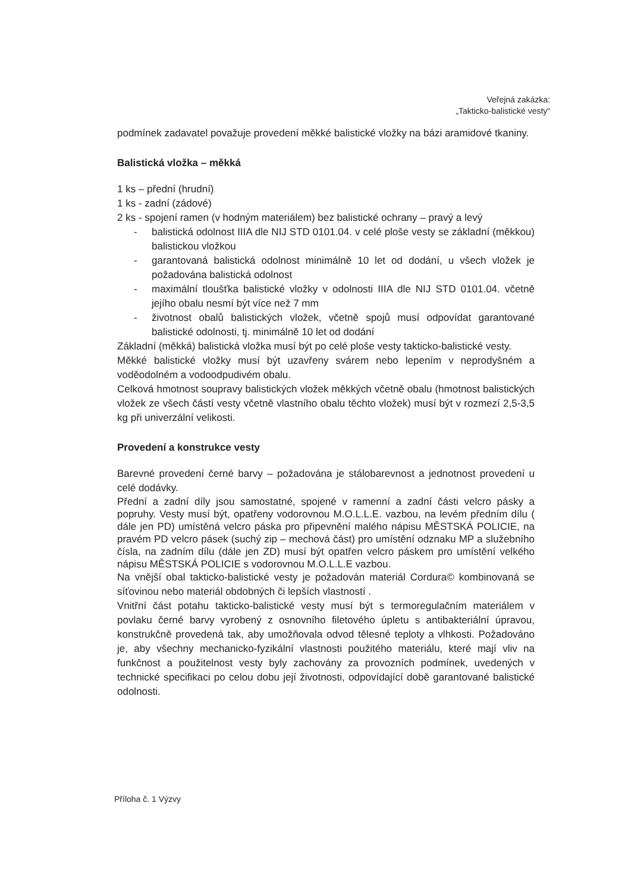Veřejná zakázka:
„Takticko-balistické vesty“
podmínek zadavatel považuje provedení měkké balistické vložky na bázi aramidové tkaniny.
Balistická vložka – měkká
1 ks – přední (hrudní)
1 ks - zadní (zádové)
2 ks - spojení ramen (v hodným materiálem) bez balistické ochrany – pravý a levý
- balistická odolnost IIIA dle NIJ STD 0101.04. v celé ploše vesty se základní (měkkou) balistickou vložkou
- garantovaná balistická odolnost minimálně 10 let od dodání, u všech vložek je požadována balistická odolnost
- maximální tloušťka balistické vložky v odolnosti IIIA dle NIJ STD 0101.04. včetně jejího obalu nesmí být více než 7 mm
- životnost obalů balistických vložek, včetně spojů musí odpovídat garantované balistické odolnosti, tj. minimálně 10 let od dodání
Základní (měkká) balistická vložka musí být po celé ploše vesty takticko-balistické vesty.
Měkké balistické vložky musí být uzavřeny svárem nebo lepením v neprodyšném a voděodolném a vodoodpudivém obalu.
Celková hmotnost soupravy balistických vložek měkkých včetně obalu (hmotnost balistických vložek ze všech částí vesty včetně vlastního obalu těchto vložek) musí být v rozmezí 2,5-3,5 kg při univerzální velikosti.
Provedení a konstrukce vesty
Barevné provedení černé barvy – požadována je stálobarevnost a jednotnost provedení u celé dodávky.
Přední a zadní díly jsou samostatné, spojené v ramenní a zadní části velcro pásky a popruhy. Vesty musí být, opatřeny vodorovnou M.O.L.L.E. vazbou, na levém předním dílu ( dále jen PD) umístěná velcro páska pro připevnění malého nápisu MĚSTSKÁ POLICIE, na pravém PD velcro pásek (suchý zip – mechová část) pro umístění odznaku MP a služebního čísla, na zadním dílu (dále jen ZD) musí být opatřen velcro páskem pro umístění velkého nápisu MĚSTSKÁ POLICIE s vodorovnou M.O.L.L.E vazbou.
Na vnější obal takticko-balistické vesty je požadován materiál Cordura© kombinovaná se síťovinou nebo materiál obdobných či lepších vlastností .
Vnitřní část potahu takticko-balistické vesty musí být s termoregulačním materiálem v povlaku černé barvy vyrobený z osnovního filetového úpletu s antibakteriální úpravou, konstrukčně provedená tak, aby umožňovala odvod tělesné teploty a vlhkosti. Požadováno je, aby všechny mechanicko-fyzikální vlastnosti použitého materiálu, které mají vliv na funkčnost a použitelnost vesty byly zachovány za provozních podmínek, uvedených v technické specifikaci po celou dobu její životnosti, odpovídající době garantované balistické odolnosti.
Příloha č. 1 Výzvy